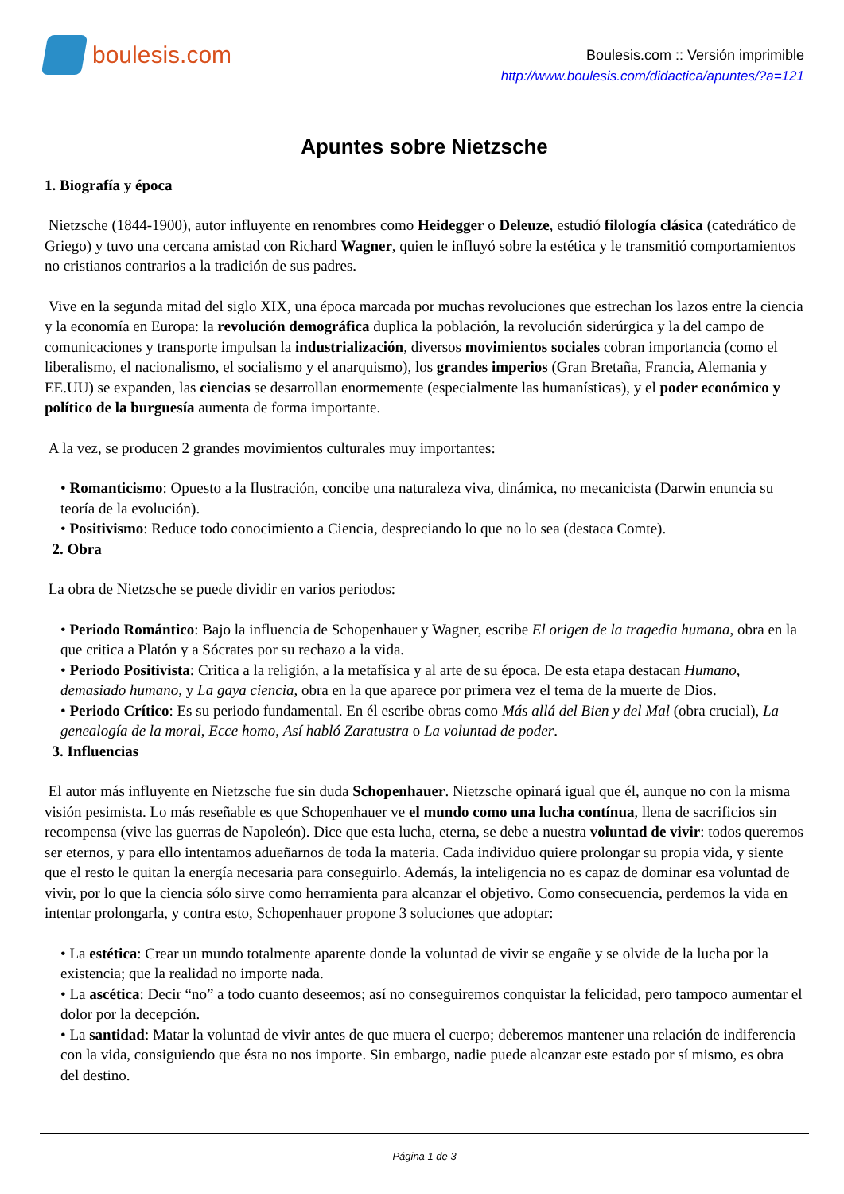boulesis.com
Boulesis.com :: Versión imprimible
http://www.boulesis.com/didactica/apuntes/?a=121
Apuntes sobre Nietzsche
1. Biografía y época
Nietzsche (1844-1900), autor influyente en renombres como Heidegger o Deleuze, estudió filología clásica (catedrático de Griego) y tuvo una cercana amistad con Richard Wagner, quien le influyó sobre la estética y le transmitió comportamientos no cristianos contrarios a la tradición de sus padres.
Vive en la segunda mitad del siglo XIX, una época marcada por muchas revoluciones que estrechan los lazos entre la ciencia y la economía en Europa: la revolución demográfica duplica la población, la revolución siderúrgica y la del campo de comunicaciones y transporte impulsan la industrialización, diversos movimientos sociales cobran importancia (como el liberalismo, el nacionalismo, el socialismo y el anarquismo), los grandes imperios (Gran Bretaña, Francia, Alemania y EE.UU) se expanden, las ciencias se desarrollan enormemente (especialmente las humanísticas), y el poder económico y político de la burguesía aumenta de forma importante.
A la vez, se producen 2 grandes movimientos culturales muy importantes:
• Romanticismo: Opuesto a la Ilustración, concibe una naturaleza viva, dinámica, no mecanicista (Darwin enuncia su teoría de la evolución).
• Positivismo: Reduce todo conocimiento a Ciencia, despreciando lo que no lo sea (destaca Comte).
2. Obra
La obra de Nietzsche se puede dividir en varios periodos:
• Periodo Romántico: Bajo la influencia de Schopenhauer y Wagner, escribe El origen de la tragedia humana, obra en la que critica a Platón y a Sócrates por su rechazo a la vida.
• Periodo Positivista: Critica a la religión, a la metafísica y al arte de su época. De esta etapa destacan Humano, demasiado humano, y La gaya ciencia, obra en la que aparece por primera vez el tema de la muerte de Dios.
• Periodo Crítico: Es su periodo fundamental. En él escribe obras como Más allá del Bien y del Mal (obra crucial), La genealogía de la moral, Ecce homo, Así habló Zaratustra o La voluntad de poder.
3. Influencias
El autor más influyente en Nietzsche fue sin duda Schopenhauer. Nietzsche opinará igual que él, aunque no con la misma visión pesimista. Lo más reseñable es que Schopenhauer ve el mundo como una lucha contínua, llena de sacrificios sin recompensa (vive las guerras de Napoleón). Dice que esta lucha, eterna, se debe a nuestra voluntad de vivir: todos queremos ser eternos, y para ello intentamos adueñarnos de toda la materia. Cada individuo quiere prolongar su propia vida, y siente que el resto le quitan la energía necesaria para conseguirlo. Además, la inteligencia no es capaz de dominar esa voluntad de vivir, por lo que la ciencia sólo sirve como herramienta para alcanzar el objetivo. Como consecuencia, perdemos la vida en intentar prolongarla, y contra esto, Schopenhauer propone 3 soluciones que adoptar:
• La estética: Crear un mundo totalmente aparente donde la voluntad de vivir se engañe y se olvide de la lucha por la existencia; que la realidad no importe nada.
• La ascética: Decir “no” a todo cuanto deseemos; así no conseguiremos conquistar la felicidad, pero tampoco aumentar el dolor por la decepción.
• La santidad: Matar la voluntad de vivir antes de que muera el cuerpo; deberemos mantener una relación de indiferencia con la vida, consiguiendo que ésta no nos importe. Sin embargo, nadie puede alcanzar este estado por sí mismo, es obra del destino.
Página 1 de 3